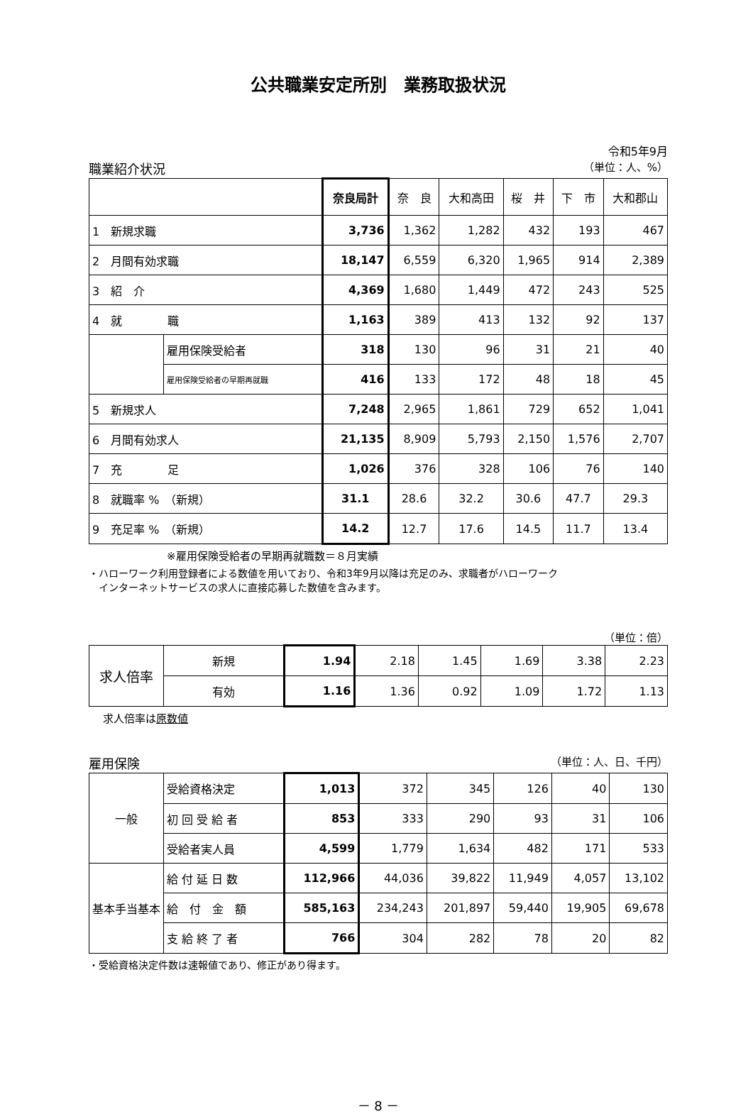公共職業安定所別　業務取扱状況
令和5年9月
職業紹介状況 （単位：人、%）
| | | 奈良局計 | 奈 良 | 大和高田 | 桜 井 | 下 市 | 大和郡山 |
| --- | --- | --- | --- | --- | --- | --- | --- |
| 1 新規求職 | | 3,736 | 1,362 | 1,282 | 432 | 193 | 467 |
| 2 月間有効求職 | | 18,147 | 6,559 | 6,320 | 1,965 | 914 | 2,389 |
| 3 紹 介 | | 4,369 | 1,680 | 1,449 | 472 | 243 | 525 |
| 4 就 職 | | 1,163 | 389 | 413 | 132 | 92 | 137 |
| | 雇用保険受給者 | 318 | 130 | 96 | 31 | 21 | 40 |
| | 雇用保険受給者の早期再就職 | 416 | 133 | 172 | 48 | 18 | 45 |
| 5 新規求人 | | 7,248 | 2,965 | 1,861 | 729 | 652 | 1,041 |
| 6 月間有効求人 | | 21,135 | 8,909 | 5,793 | 2,150 | 1,576 | 2,707 |
| 7 充 足 | | 1,026 | 376 | 328 | 106 | 76 | 140 |
| 8 就職率 % （新規） | | 31.1 | 28.6 | 32.2 | 30.6 | 47.7 | 29.3 |
| 9 充足率 % （新規） | | 14.2 | 12.7 | 17.6 | 14.5 | 11.7 | 13.4 |
※雇用保険受給者の早期再就職数＝８月実績
・ハローワーク利用登録者による数値を用いており、令和3年9月以降は充足のみ、求職者がハローワーク
　インターネットサービスの求人に直接応募した数値を含みます。
（単位：倍）
| 求人倍率 | 新規 | 1.94 | 2.18 | 1.45 | 1.69 | 3.38 | 2.23 |
| | 有効 | 1.16 | 1.36 | 0.92 | 1.09 | 1.72 | 1.13 |
求人倍率は原数値
雇用保険 （単位：人、日、千円）
| 一般 | 受給資格決定 | 1,013 | 372 | 345 | 126 | 40 | 130 |
| | 初 回 受 給 者 | 853 | 333 | 290 | 93 | 31 | 106 |
| | 受給者実人員 | 4,599 | 1,779 | 1,634 | 482 | 171 | 533 |
| 基本手当基本 | 給 付 延 日 数 | 112,966 | 44,036 | 39,822 | 11,949 | 4,057 | 13,102 |
| | 給 付 金 額 | 585,163 | 234,243 | 201,897 | 59,440 | 19,905 | 69,678 |
| | 支 給 終 了 者 | 766 | 304 | 282 | 78 | 20 | 82 |
・受給資格決定件数は速報値であり、修正があり得ます。
－ 8 －